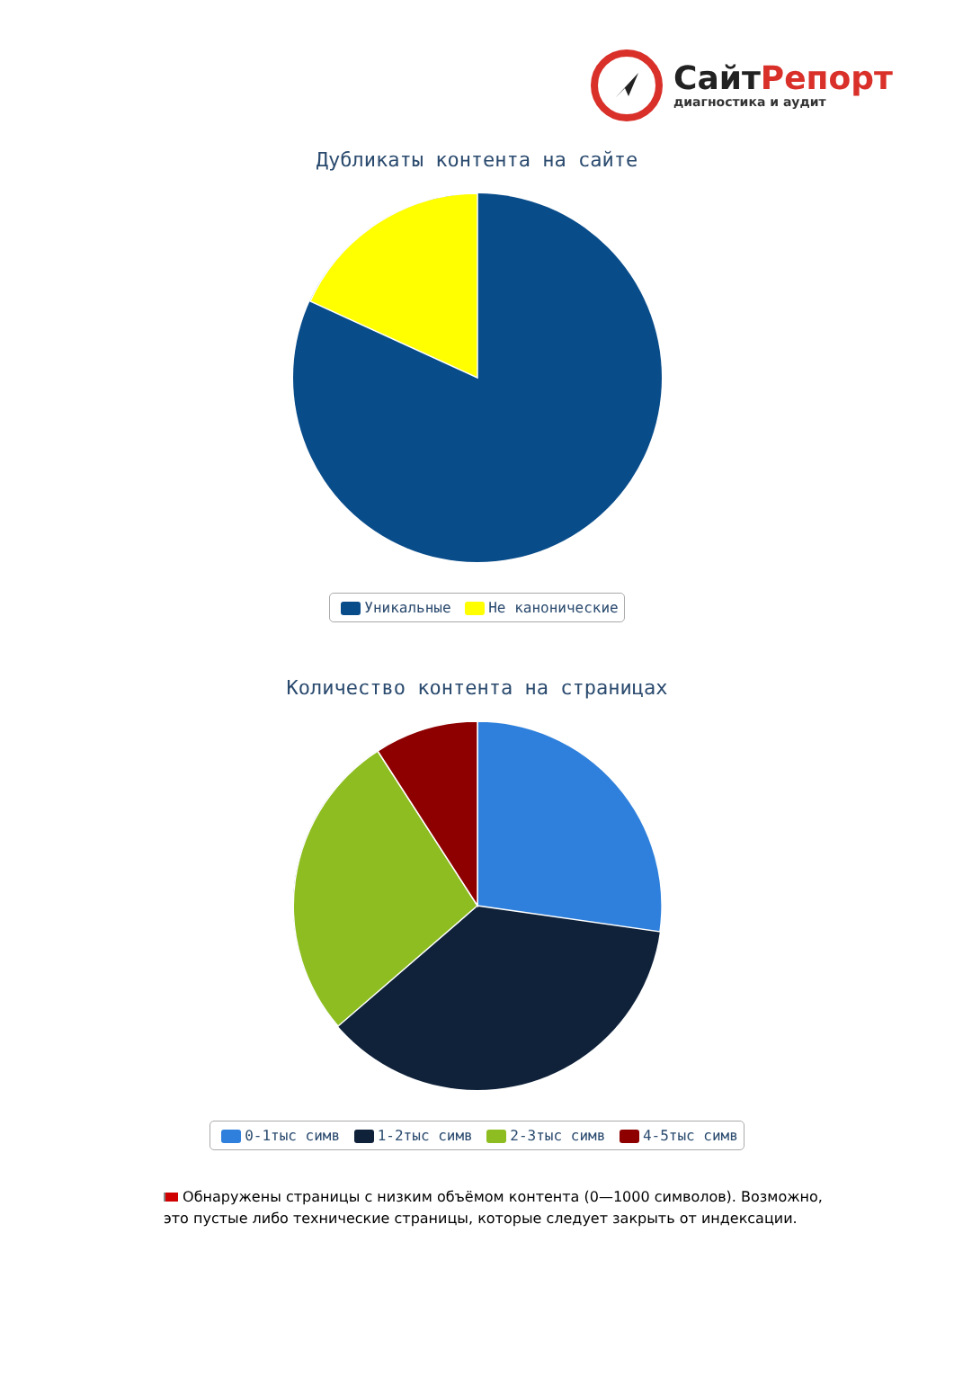СайтРепорт
диагностика и аудит
Дубликаты контента на сайте
Уникальные Не канонические
Количество контента на страницах
0-1тыс симв 1-2тыс симв 2-3тыс симв 4-5тыс симв
Обнаружены страницы с низким объёмом контента (0—1000 символов). Возможно, это пустые либо технические страницы, которые следует закрыть от индексации.